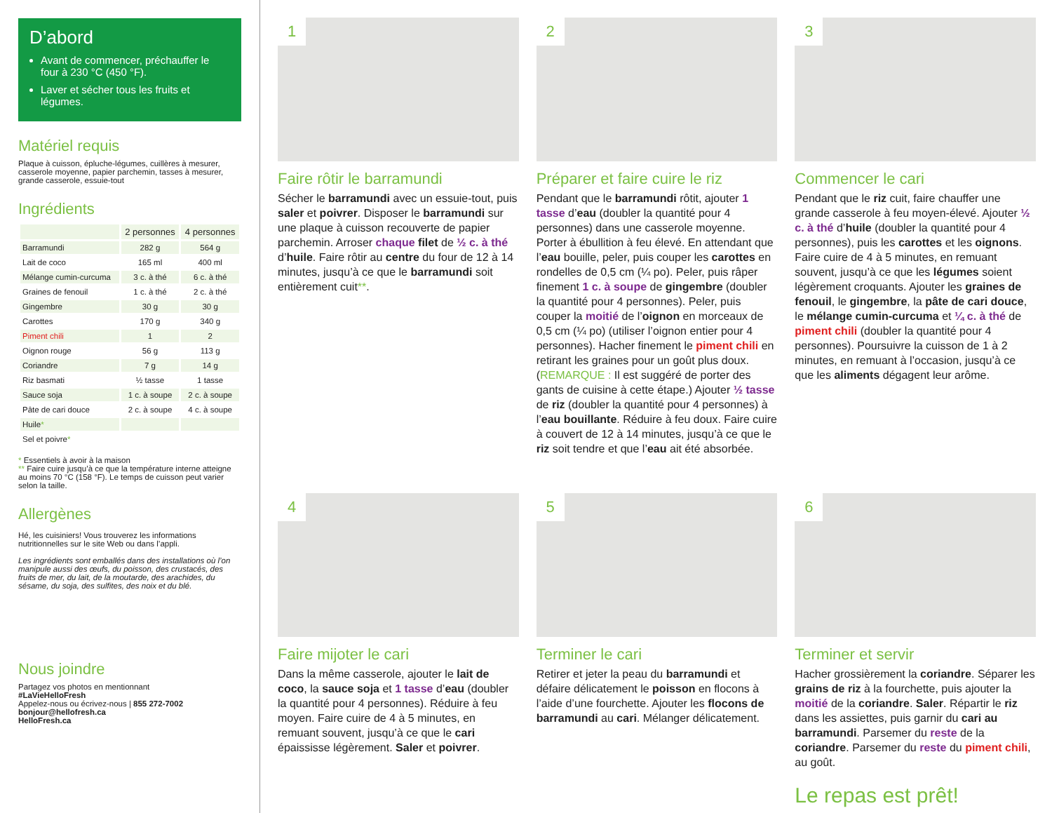D’abord
Avant de commencer, préchauffer le four à 230 °C (450 °F).
Laver et sécher tous les fruits et légumes.
Matériel requis
Plaque à cuisson, épluche-légumes, cuillères à mesurer, casserole moyenne, papier parchemin, tasses à mesurer, grande casserole, essuie-tout
Ingrédients
| | 2 personnes | 4 personnes |
| --- | --- | --- |
| Barramundi | 282 g | 564 g |
| Lait de coco | 165 ml | 400 ml |
| Mélange cumin-curcuma | 3 c. à thé | 6 c. à thé |
| Graines de fenouil | 1 c. à thé | 2 c. à thé |
| Gingembre | 30 g | 30 g |
| Carottes | 170 g | 340 g |
| Piment chili | 1 | 2 |
| Oignon rouge | 56 g | 113 g |
| Coriandre | 7 g | 14 g |
| Riz basmati | ½ tasse | 1 tasse |
| Sauce soja | 1 c. à soupe | 2 c. à soupe |
| Pâte de cari douce | 2 c. à soupe | 4 c. à soupe |
| Huile * | | |
| Sel et poivre * | | |
* Essentiels à avoir à la maison
** Faire cuire jusqu’à ce que la température interne atteigne au moins 70 °C (158 °F). Le temps de cuisson peut varier selon la taille.
Allergènes
Hé, les cuisiniers! Vous trouverez les informations nutritionnelles sur le site Web ou dans l’appli.
Les ingrédients sont emballés dans des installations où l’on manipule aussi des œufs, du poisson, des crustacés, des fruits de mer, du lait, de la moutarde, des arachides, du sésame, du soja, des sulfites, des noix et du blé.
Nous joindre
Partagez vos photos en mentionnant
#LaVieHelloFresh
Appelez-nous ou écrivez-nous | 855 272-7002
bonjour@hellofresh.ca
HelloFresh.ca
1
Faire rôtir le barramundi
Sécher le barramundi avec un essuie-tout, puis saler et poivrer. Disposer le barramundi sur une plaque à cuisson recouverte de papier parchemin. Arroser chaque filet de ½ c. à thé d’huile. Faire rôtir au centre du four de 12 à 14 minutes, jusqu’à ce que le barramundi soit entièrement cuit**.
2
Préparer et faire cuire le riz
Pendant que le barramundi rôtit, ajouter 1 tasse d’eau (doubler la quantité pour 4 personnes) dans une casserole moyenne. Porter à ébullition à feu élevé. En attendant que l’eau bouille, peler, puis couper les carottes en rondelles de 0,5 cm (¼ po). Peler, puis râper finement 1 c. à soupe de gingembre (doubler la quantité pour 4 personnes). Peler, puis couper la moitié de l’oignon en morceaux de 0,5 cm (¼ po) (utiliser l’oignon entier pour 4 personnes). Hacher finement le piment chili en retirant les graines pour un goût plus doux. (REMARQUE : Il est suggéré de porter des gants de cuisine à cette étape.) Ajouter ½ tasse de riz (doubler la quantité pour 4 personnes) à l’eau bouillante. Réduire à feu doux. Faire cuire à couvert de 12 à 14 minutes, jusqu’à ce que le riz soit tendre et que l’eau ait été absorbée.
3
Commencer le cari
Pendant que le riz cuit, faire chauffer une grande casserole à feu moyen-élevé. Ajouter ½ c. à thé d’huile (doubler la quantité pour 4 personnes), puis les carottes et les oignons. Faire cuire de 4 à 5 minutes, en remuant souvent, jusqu’à ce que les légumes soient légèrement croquants. Ajouter les graines de fenouil, le gingembre, la pâte de cari douce, le mélange cumin-curcuma et ¼ c. à thé de piment chili (doubler la quantité pour 4 personnes). Poursuivre la cuisson de 1 à 2 minutes, en remuant à l’occasion, jusqu’à ce que les aliments dégagent leur arôme.
4
Faire mijoter le cari
Dans la même casserole, ajouter le lait de coco, la sauce soja et 1 tasse d’eau (doubler la quantité pour 4 personnes). Réduire à feu moyen. Faire cuire de 4 à 5 minutes, en remuant souvent, jusqu’à ce que le cari épaississe légèrement. Saler et poivrer.
5
Terminer le cari
Retirer et jeter la peau du barramundi et défaire délicatement le poisson en flocons à l’aide d’une fourchette. Ajouter les flocons de barramundi au cari. Mélanger délicatement.
6
Terminer et servir
Hacher grossièrement la coriandre. Séparer les grains de riz à la fourchette, puis ajouter la moitié de la coriandre. Saler. Répartir le riz dans les assiettes, puis garnir du cari au barramundi. Parsemer du reste de la coriandre. Parsemer du reste du piment chili, au goût.
Le repas est prêt!